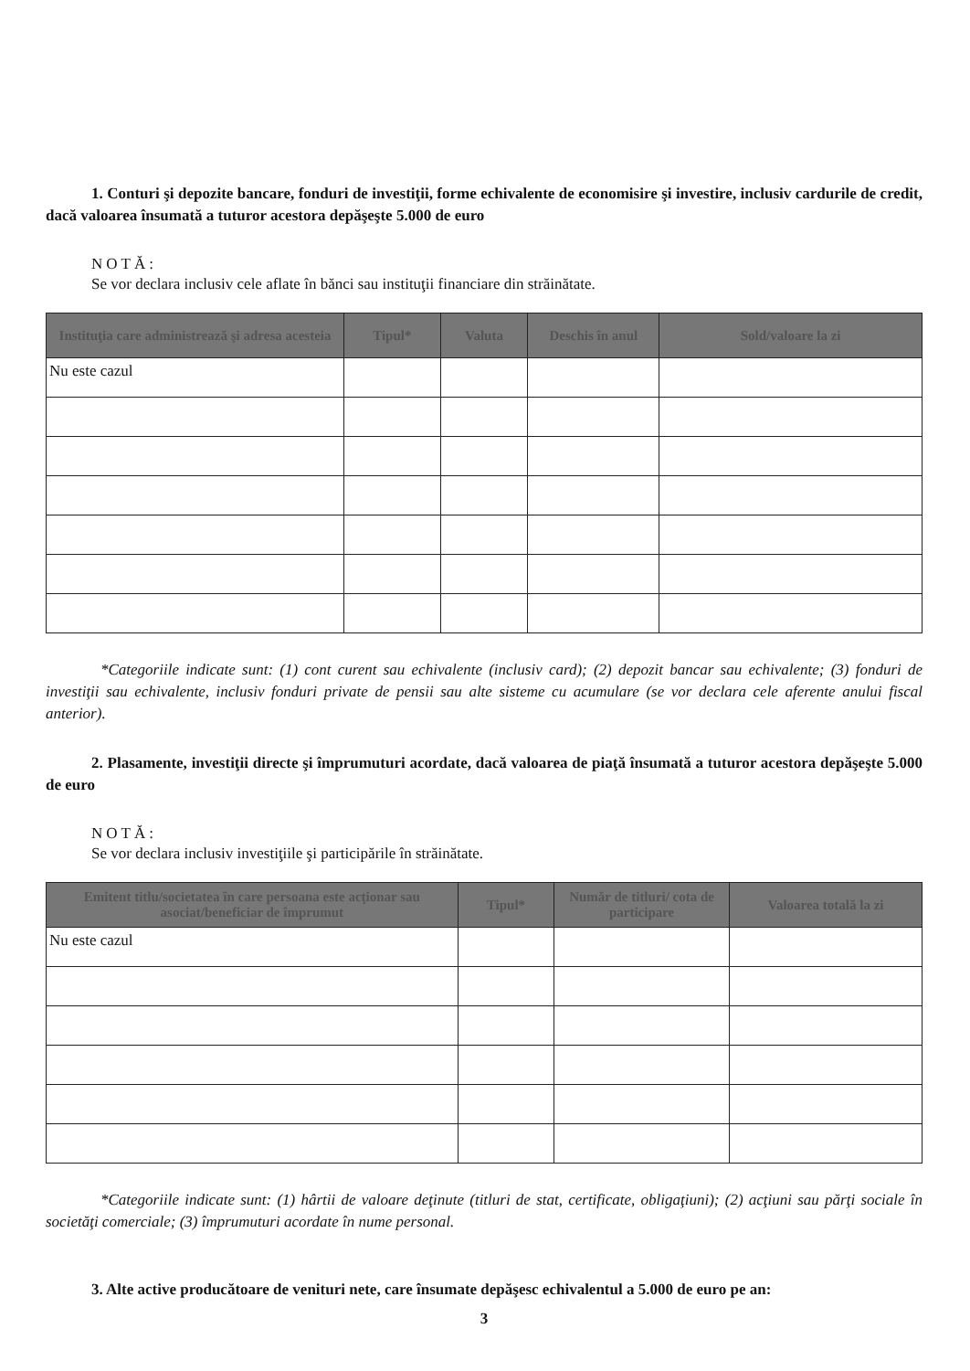1. Conturi şi depozite bancare, fonduri de investiţii, forme echivalente de economisire şi investire, inclusiv cardurile de credit, dacă valoarea însumată a tuturor acestora depăşeşte 5.000 de euro
NOTĂ:
Se vor declara inclusiv cele aflate în bănci sau instituţii financiare din străinătate.
| Instituţia care administrează şi adresa acesteia | Tipul* | Valuta | Deschis în anul | Sold/valoare la zi |
| --- | --- | --- | --- | --- |
| Nu este cazul | | | | |
*Categoriile indicate sunt: (1) cont curent sau echivalente (inclusiv card); (2) depozit bancar sau echivalente; (3) fonduri de investiţii sau echivalente, inclusiv fonduri private de pensii sau alte sisteme cu acumulare (se vor declara cele aferente anului fiscal anterior).
2. Plasamente, investiţii directe şi împrumuturi acordate, dacă valoarea de piaţă însumată a tuturor acestora depăşeşte 5.000 de euro
NOTĂ:
Se vor declara inclusiv investiţiile şi participările în străinătate.
| Emitent titlu/societatea în care persoana este acţionar sau asociat/beneficiar de împrumut | Tipul* | Număr de titluri/ cota de participare | Valoarea totală la zi |
| --- | --- | --- | --- |
| Nu este cazul | | | |
*Categoriile indicate sunt: (1) hârtii de valoare deţinute (titluri de stat, certificate, obligaţiuni); (2) acţiuni sau părţi sociale în societăţi comerciale; (3) împrumuturi acordate în nume personal.
3. Alte active producătoare de venituri nete, care însumate depăşesc echivalentul a 5.000 de euro pe an:
3